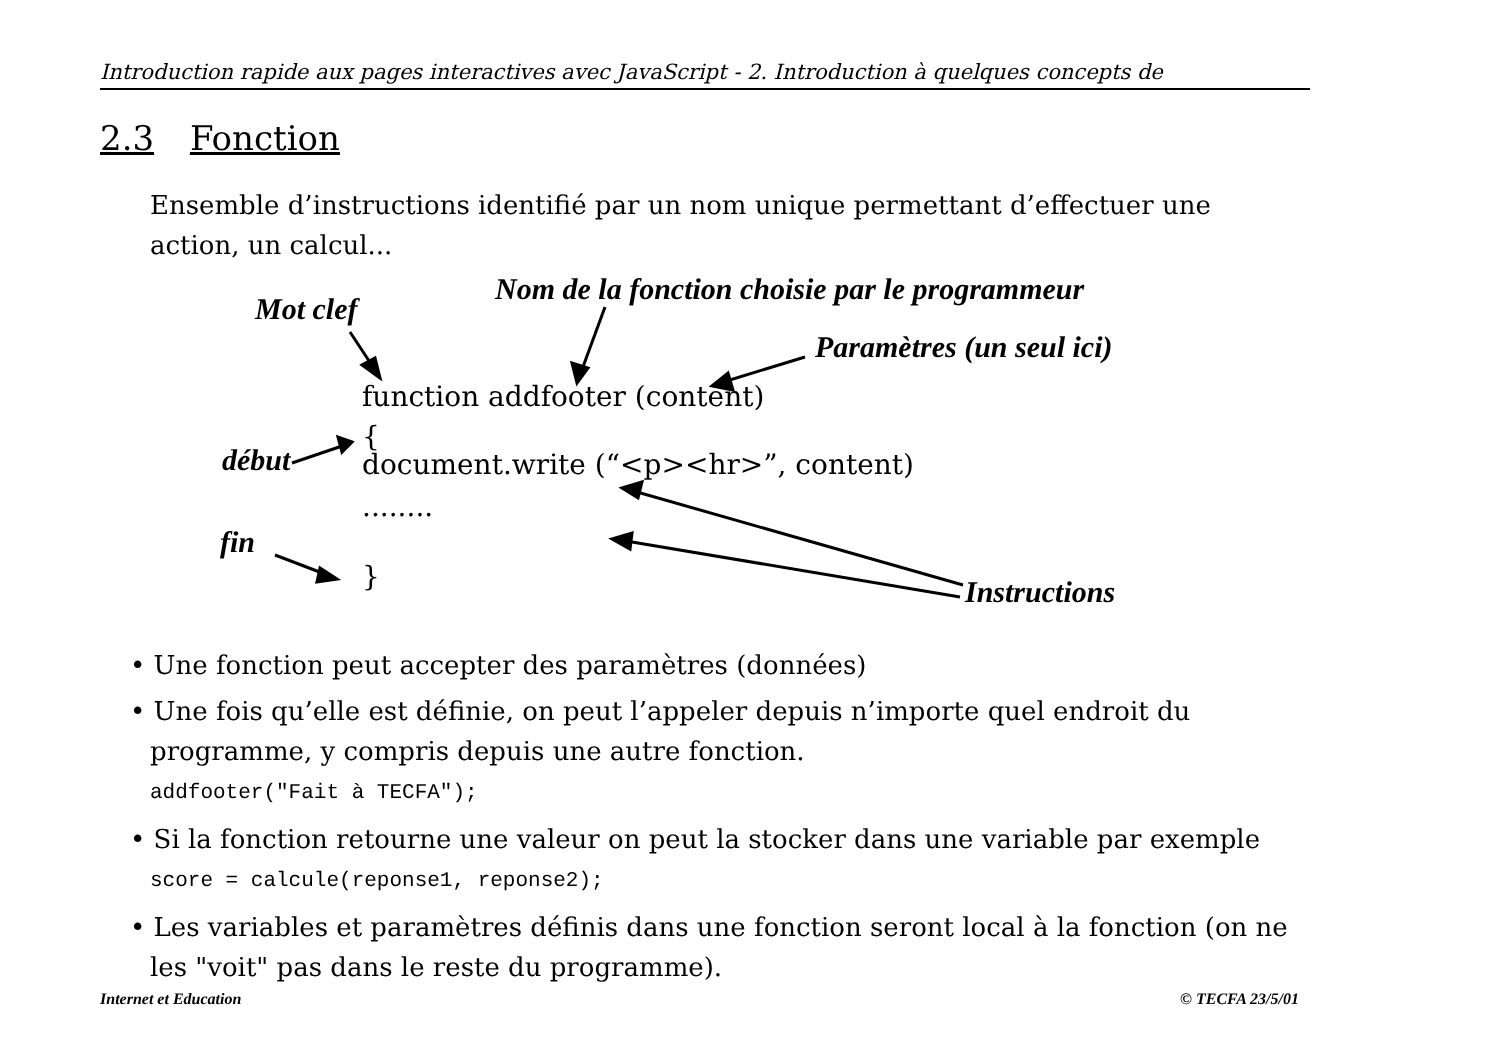Introduction rapide aux pages interactives avec JavaScript - 2. Introduction à quelques concepts de
2.3 Fonction
Ensemble d’instructions identifié par un nom unique permettant d’effectuer une action, un calcul...
Mot clef
Nom de la fonction choisie par le programmeur
Paramètres (un seul ici)
function addfooter (content)
{
début
document.write (“<p><hr>”, content)
........
fin
} Instructions
• Une fonction peut accepter des paramètres (données)
• Une fois qu’elle est définie, on peut l’appeler depuis n’importe quel endroit du programme, y compris depuis une autre fonction.
addfooter("Fait à TECFA");
• Si la fonction retourne une valeur on peut la stocker dans une variable par exemple
score = calcule(reponse1, reponse2);
• Les variables et paramètres définis dans une fonction seront local à la fonction (on ne les "voit" pas dans le reste du programme).
Internet et Education © TECFA 23/5/01